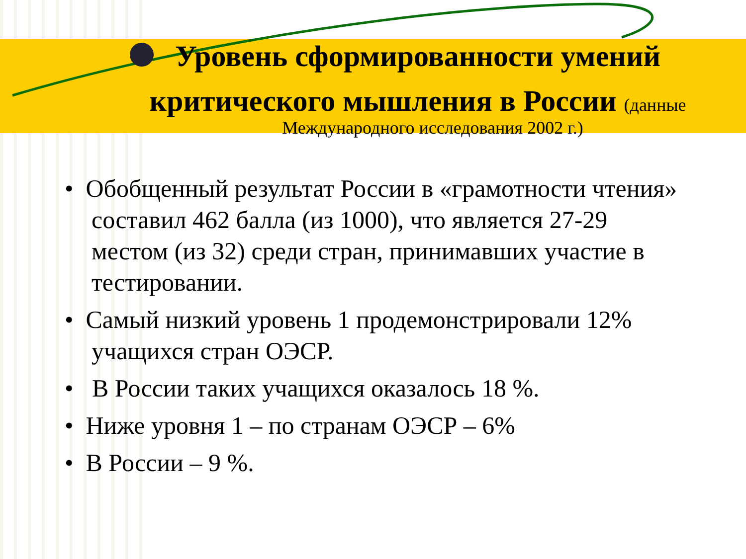Уровень сформированности умений критического мышления в России (данные
Международного исследования 2002 г.)
• Обобщенный результат России в «грамотности чтения» составил 462 балла (из 1000), что является 27-29 местом (из 32) среди стран, принимавших участие в тестировании.
• Самый низкий уровень 1 продемонстрировали 12% учащихся стран ОЭСР.
• В России таких учащихся оказалось 18 %.
• Ниже уровня 1 – по странам ОЭСР – 6%
• В России – 9 %.